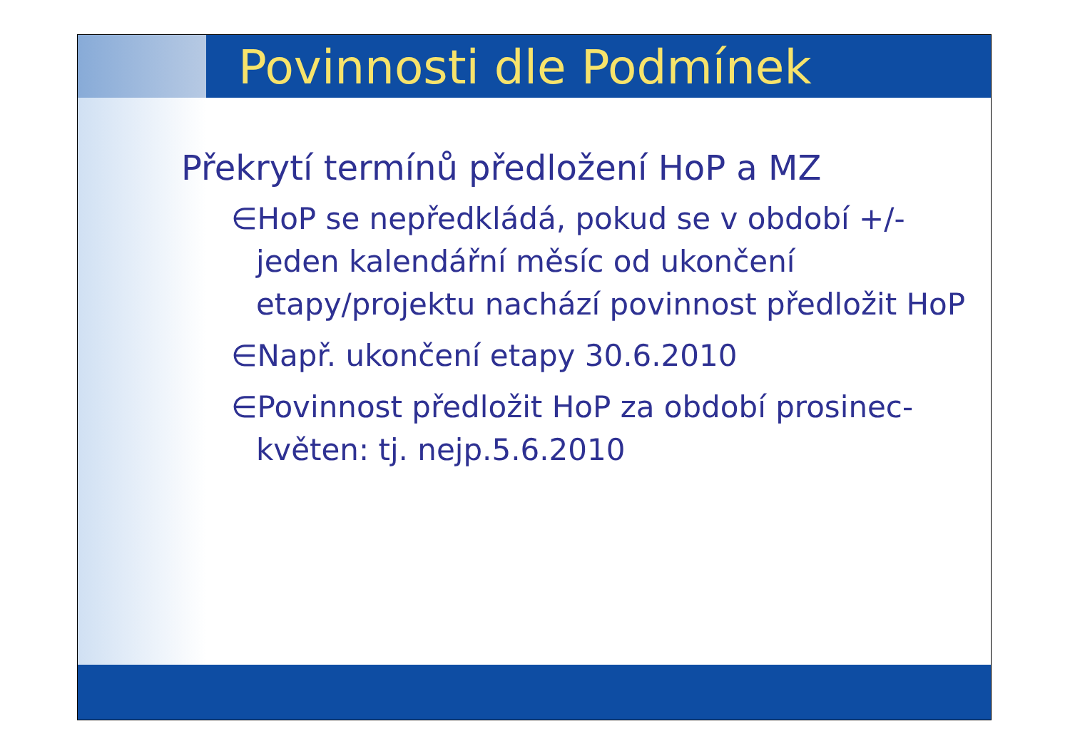Povinnosti dle Podmínek
Překrytí termínů předložení HoP a MZ
∈HoP se nepředkládá, pokud se v období +/- jeden kalendářní měsíc od ukončení etapy/projektu nachází povinnost předložit HoP
∈Např. ukončení etapy 30.6.2010
∈Povinnost předložit HoP za období prosinec-květen: tj. nejp.5.6.2010